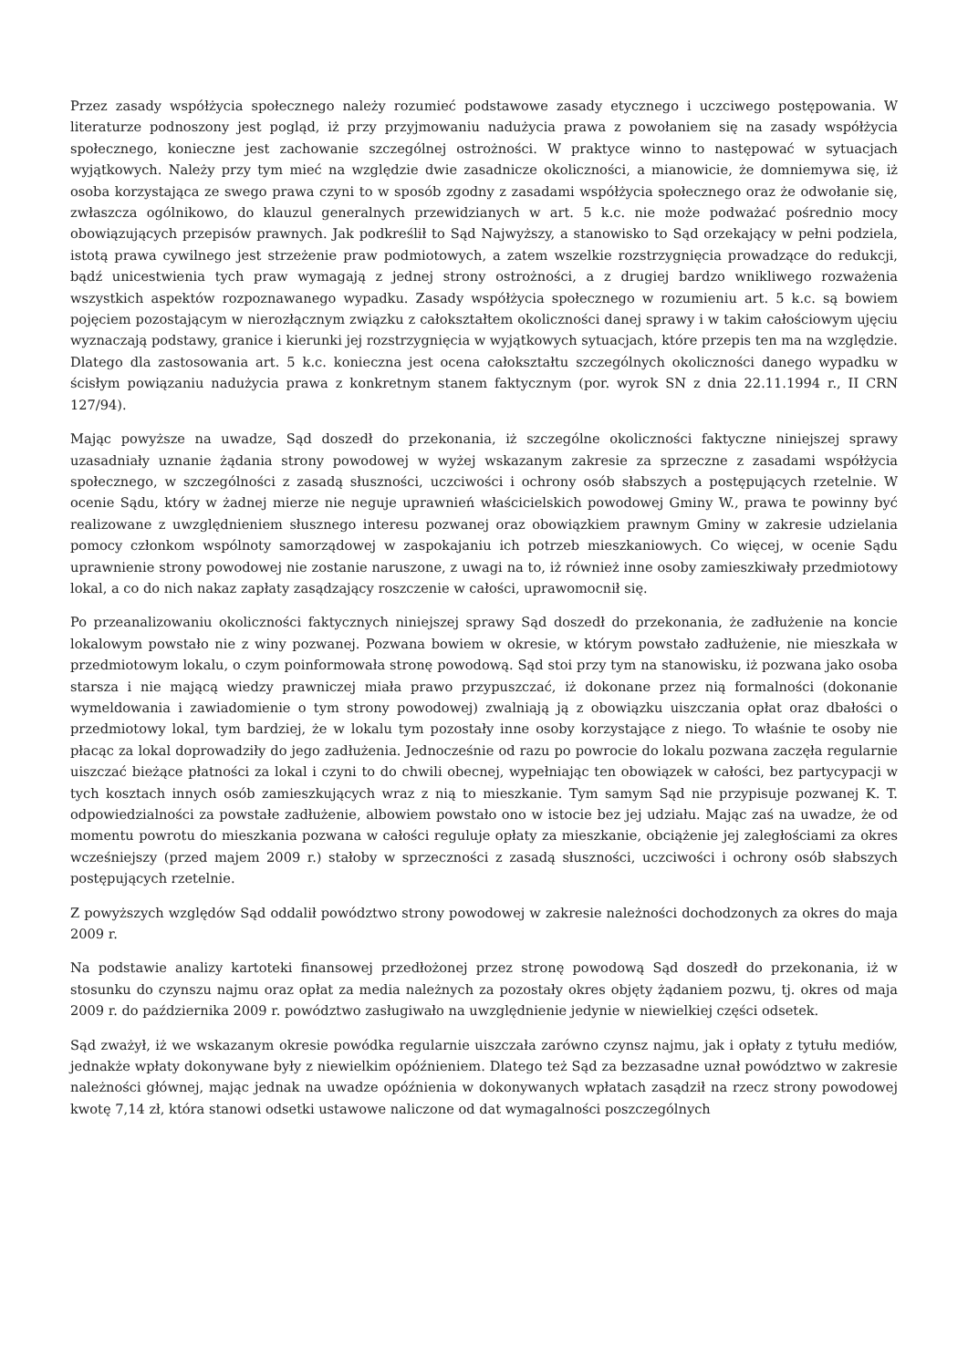Przez zasady współżycia społecznego należy rozumieć podstawowe zasady etycznego i uczciwego postępowania. W literaturze podnoszony jest pogląd, iż przy przyjmowaniu nadużycia prawa z powołaniem się na zasady współżycia społecznego, konieczne jest zachowanie szczególnej ostrożności. W praktyce winno to następować w sytuacjach wyjątkowych. Należy przy tym mieć na względzie dwie zasadnicze okoliczności, a mianowicie, że domniemywa się, iż osoba korzystająca ze swego prawa czyni to w sposób zgodny z zasadami współżycia społecznego oraz że odwołanie się, zwłaszcza ogólnikowo, do klauzul generalnych przewidzianych w art. 5 k.c. nie może podważać pośrednio mocy obowiązujących przepisów prawnych. Jak podkreślił to Sąd Najwyższy, a stanowisko to Sąd orzekający w pełni podziela, istotą prawa cywilnego jest strzeżenie praw podmiotowych, a zatem wszelkie rozstrzygnięcia prowadzące do redukcji, bądź unicestwienia tych praw wymagają z jednej strony ostrożności, a z drugiej bardzo wnikliwego rozważenia wszystkich aspektów rozpoznawanego wypadku. Zasady współżycia społecznego w rozumieniu art. 5 k.c. są bowiem pojęciem pozostającym w nierozłącznym związku z całokształtem okoliczności danej sprawy i w takim całościowym ujęciu wyznaczają podstawy, granice i kierunki jej rozstrzygnięcia w wyjątkowych sytuacjach, które przepis ten ma na względzie. Dlatego dla zastosowania art. 5 k.c. konieczna jest ocena całokształtu szczególnych okoliczności danego wypadku w ścisłym powiązaniu nadużycia prawa z konkretnym stanem faktycznym (por. wyrok SN z dnia 22.11.1994 r., II CRN 127/94).
Mając powyższe na uwadze, Sąd doszedł do przekonania, iż szczególne okoliczności faktyczne niniejszej sprawy uzasadniały uznanie żądania strony powodowej w wyżej wskazanym zakresie za sprzeczne z zasadami współżycia społecznego, w szczególności z zasadą słuszności, uczciwości i ochrony osób słabszych a postępujących rzetelnie. W ocenie Sądu, który w żadnej mierze nie neguje uprawnień właścicielskich powodowej Gminy W., prawa te powinny być realizowane z uwzględnieniem słusznego interesu pozwanej oraz obowiązkiem prawnym Gminy w zakresie udzielania pomocy członkom wspólnoty samorządowej w zaspokajaniu ich potrzeb mieszkaniowych. Co więcej, w ocenie Sądu uprawnienie strony powodowej nie zostanie naruszone, z uwagi na to, iż również inne osoby zamieszkiwały przedmiotowy lokal, a co do nich nakaz zapłaty zasądzający roszczenie w całości, uprawomocnił się.
Po przeanalizowaniu okoliczności faktycznych niniejszej sprawy Sąd doszedł do przekonania, że zadłużenie na koncie lokalowym powstało nie z winy pozwanej. Pozwana bowiem w okresie, w którym powstało zadłużenie, nie mieszkała w przedmiotowym lokalu, o czym poinformowała stronę powodową. Sąd stoi przy tym na stanowisku, iż pozwana jako osoba starsza i nie mającą wiedzy prawniczej miała prawo przypuszczać, iż dokonane przez nią formalności (dokonanie wymeldowania i zawiadomienie o tym strony powodowej) zwalniają ją z obowiązku uiszczania opłat oraz dbałości o przedmiotowy lokal, tym bardziej, że w lokalu tym pozostały inne osoby korzystające z niego. To właśnie te osoby nie płacąc za lokal doprowadziły do jego zadłużenia. Jednocześnie od razu po powrocie do lokalu pozwana zaczęła regularnie uiszczać bieżące płatności za lokal i czyni to do chwili obecnej, wypełniając ten obowiązek w całości, bez partycypacji w tych kosztach innych osób zamieszkujących wraz z nią to mieszkanie. Tym samym Sąd nie przypisuje pozwanej K. T. odpowiedzialności za powstałe zadłużenie, albowiem powstało ono w istocie bez jej udziału. Mając zaś na uwadze, że od momentu powrotu do mieszkania pozwana w całości reguluje opłaty za mieszkanie, obciążenie jej zaległościami za okres wcześniejszy (przed majem 2009 r.) stałoby w sprzeczności z zasadą słuszności, uczciwości i ochrony osób słabszych postępujących rzetelnie.
Z powyższych względów Sąd oddalił powództwo strony powodowej w zakresie należności dochodzonych za okres do maja 2009 r.
Na podstawie analizy kartoteki finansowej przedłożonej przez stronę powodową Sąd doszedł do przekonania, iż w stosunku do czynszu najmu oraz opłat za media należnych za pozostały okres objęty żądaniem pozwu, tj. okres od maja 2009 r. do października 2009 r. powództwo zasługiwało na uwzględnienie jedynie w niewielkiej części odsetek.
Sąd zważył, iż we wskazanym okresie powódka regularnie uiszczała zarówno czynsz najmu, jak i opłaty z tytułu mediów, jednakże wpłaty dokonywane były z niewielkim opóźnieniem. Dlatego też Sąd za bezzasadne uznał powództwo w zakresie należności głównej, mając jednak na uwadze opóźnienia w dokonywanych wpłatach zasądził na rzecz strony powodowej kwotę 7,14 zł, która stanowi odsetki ustawowe naliczone od dat wymagalności poszczególnych